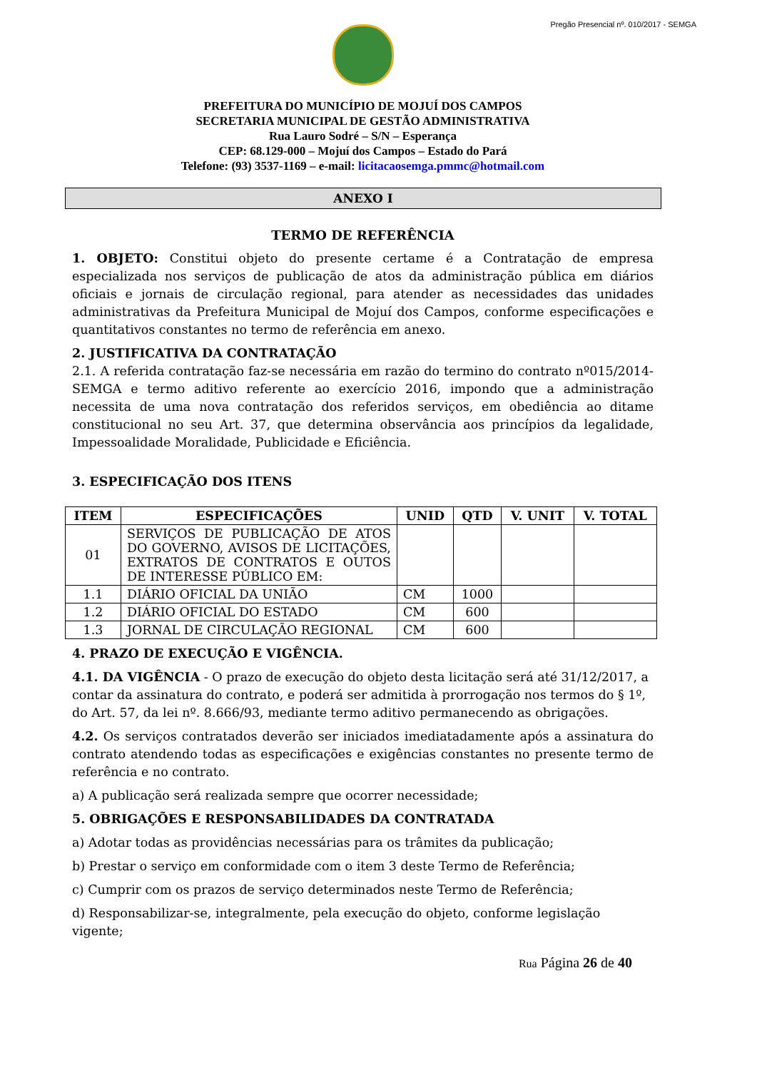Pregão Presencial nº. 010/2017 - SEMGA
PREFEITURA DO MUNICÍPIO DE MOJUÍ DOS CAMPOS
SECRETARIA MUNICIPAL DE GESTÃO ADMINISTRATIVA
Rua Lauro Sodré – S/N – Esperança
CEP: 68.129-000 – Mojuí dos Campos – Estado do Pará
Telefone: (93) 3537-1169 – e-mail: licitacaosemga.pmmc@hotmail.com
ANEXO I
TERMO DE REFERÊNCIA
1. OBJETO: Constitui objeto do presente certame é a Contratação de empresa especializada nos serviços de publicação de atos da administração pública em diários oficiais e jornais de circulação regional, para atender as necessidades das unidades administrativas da Prefeitura Municipal de Mojuí dos Campos, conforme especificações e quantitativos constantes no termo de referência em anexo.
2. JUSTIFICATIVA DA CONTRATAÇÃO
2.1. A referida contratação faz-se necessária em razão do termino do contrato nº015/2014-SEMGA e termo aditivo referente ao exercício 2016, impondo que a administração necessita de uma nova contratação dos referidos serviços, em obediência ao ditame constitucional no seu Art. 37, que determina observância aos princípios da legalidade, Impessoalidade Moralidade, Publicidade e Eficiência.
3. ESPECIFICAÇÃO DOS ITENS
| ITEM | ESPECIFICAÇÕES | UNID | QTD | V. UNIT | V. TOTAL |
| --- | --- | --- | --- | --- | --- |
| 01 | SERVIÇOS DE PUBLICAÇÃO DE ATOS DO GOVERNO, AVISOS DE LICITAÇÕES, EXTRATOS DE CONTRATOS E OUTOS DE INTERESSE PÚBLICO EM: | | | | |
| 1.1 | DIÁRIO OFICIAL DA UNIÃO | CM | 1000 | | |
| 1.2 | DIÁRIO OFICIAL DO ESTADO | CM | 600 | | |
| 1.3 | JORNAL DE CIRCULAÇÃO REGIONAL | CM | 600 | | |
4. PRAZO DE EXECUÇÃO E VIGÊNCIA.
4.1. DA VIGÊNCIA - O prazo de execução do objeto desta licitação será até 31/12/2017, a contar da assinatura do contrato, e poderá ser admitida à prorrogação nos termos do § 1º, do Art. 57, da lei nº. 8.666/93, mediante termo aditivo permanecendo as obrigações.
4.2. Os serviços contratados deverão ser iniciados imediatadamente após a assinatura do contrato atendendo todas as especificações e exigências constantes no presente termo de referência e no contrato.
a) A publicação será realizada sempre que ocorrer necessidade;
5. OBRIGAÇÕES E RESPONSABILIDADES DA CONTRATADA
a) Adotar todas as providências necessárias para os trâmites da publicação;
b) Prestar o serviço em conformidade com o item 3 deste Termo de Referência;
c) Cumprir com os prazos de serviço determinados neste Termo de Referência;
d) Responsabilizar-se, integralmente, pela execução do objeto, conforme legislação vigente;
Rua Página 26 de 40